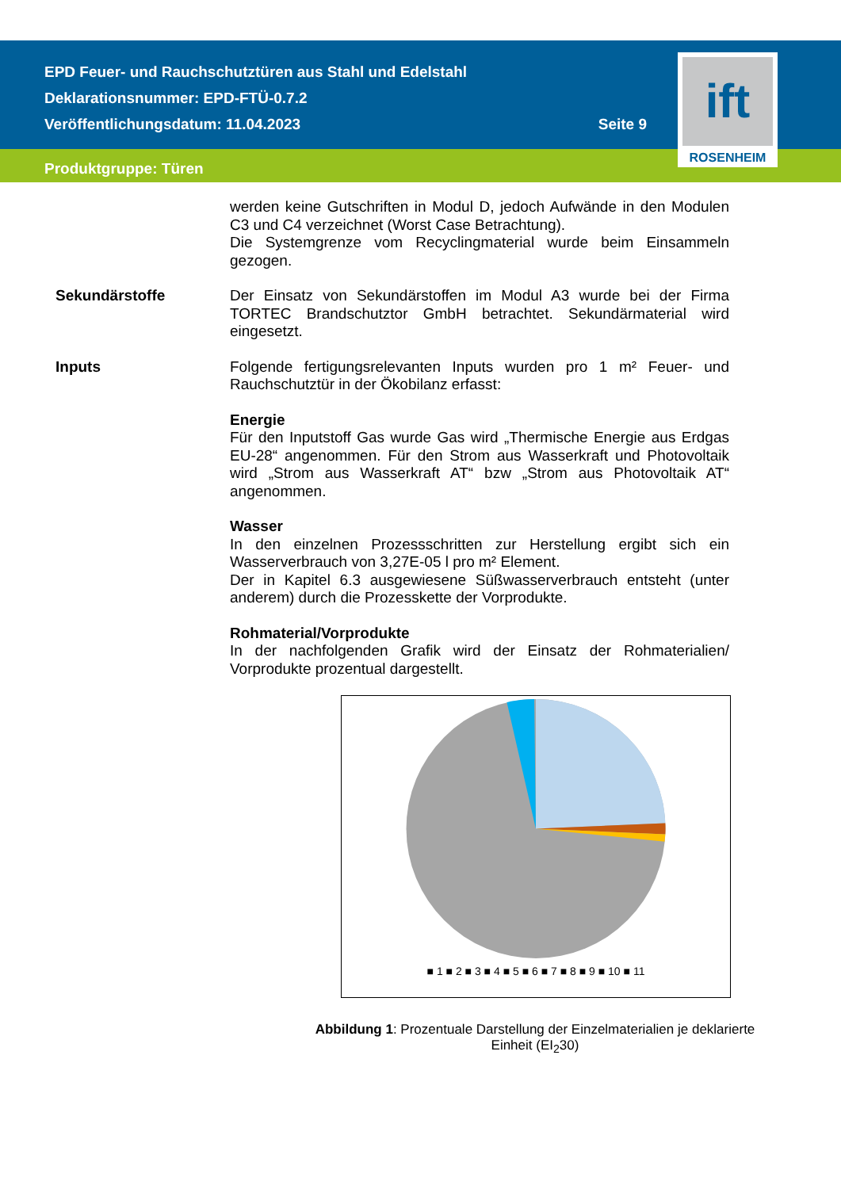EPD Feuer- und Rauchschutztüren aus Stahl und Edelstahl
Deklarationsnummer: EPD-FTÜ-0.7.2
Veröffentlichungsdatum: 11.04.2023 Seite 9
Produktgruppe: Türen
ift
ROSENHEIM
werden keine Gutschriften in Modul D, jedoch Aufwände in den Modulen C3 und C4 verzeichnet (Worst Case Betrachtung).
Die Systemgrenze vom Recyclingmaterial wurde beim Einsammeln gezogen.
Sekundärstoffe
Der Einsatz von Sekundärstoffen im Modul A3 wurde bei der Firma TORTEC Brandschutztor GmbH betrachtet. Sekundärmaterial wird eingesetzt.
Inputs
Folgende fertigungsrelevanten Inputs wurden pro 1 m² Feuer- und Rauchschutztür in der Ökobilanz erfasst:
Energie
Für den Inputstoff Gas wurde Gas wird „Thermische Energie aus Erdgas EU-28“ angenommen. Für den Strom aus Wasserkraft und Photovoltaik wird „Strom aus Wasserkraft AT“ bzw „Strom aus Photovoltaik AT“ angenommen.
Wasser
In den einzelnen Prozessschritten zur Herstellung ergibt sich ein Wasserverbrauch von 3,27E-05 l pro m² Element.
Der in Kapitel 6.3 ausgewiesene Süßwasserverbrauch entsteht (unter anderem) durch die Prozesskette der Vorprodukte.
Rohmaterial/Vorprodukte
In der nachfolgenden Grafik wird der Einsatz der Rohmaterialien/ Vorprodukte prozentual dargestellt.
■ 1 ■ 2 ■ 3 ■ 4 ■ 5 ■ 6 ■ 7 ■ 8 ■ 9 ■ 10 ■ 11
Abbildung 1: Prozentuale Darstellung der Einzelmaterialien je deklarierte Einheit (EI<sub>2</sub>30)